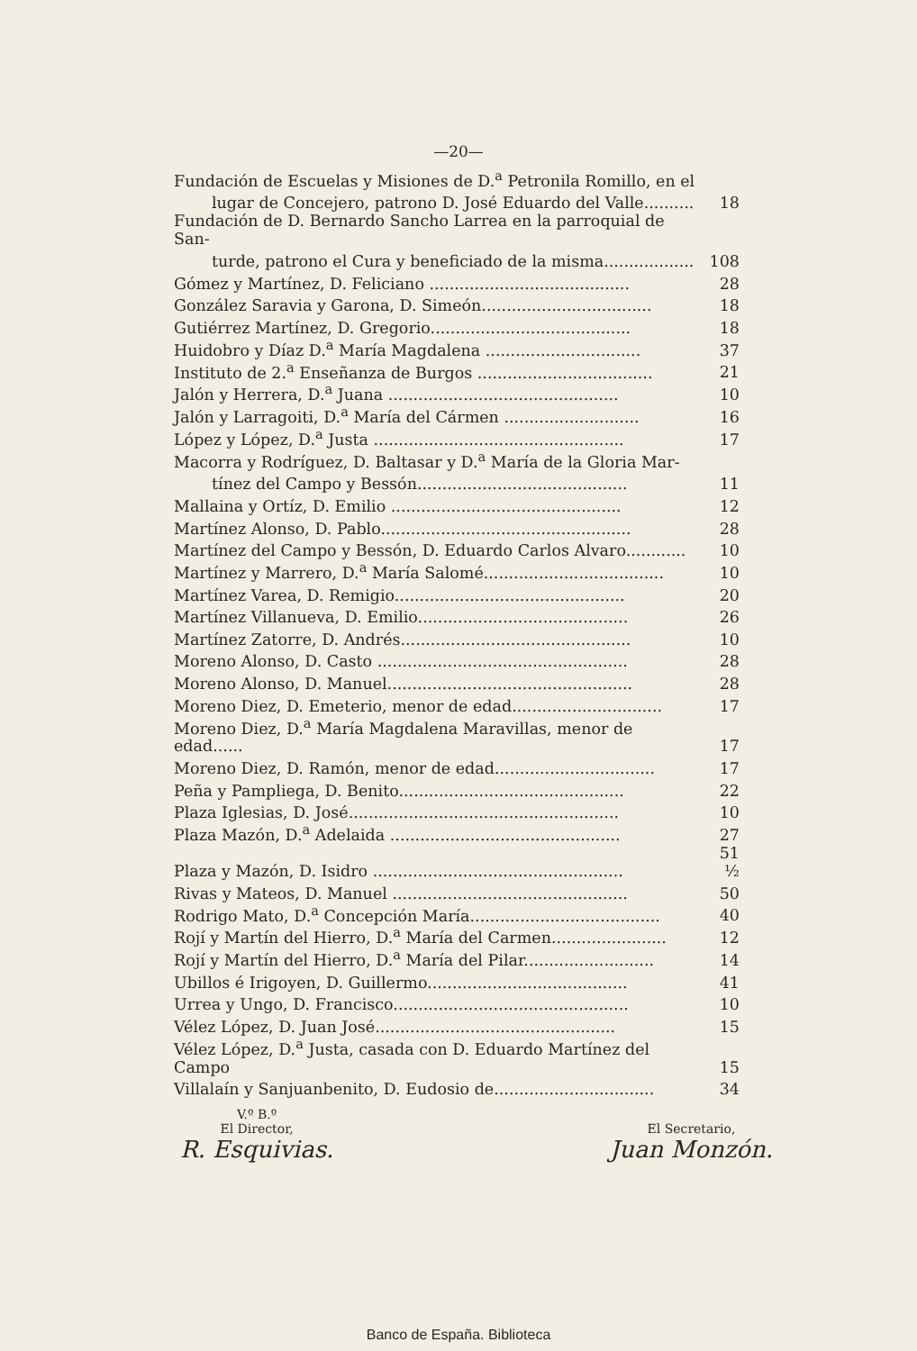—20—
| Fundación de Escuelas y Misiones de D.<sup>a</sup> Petronila Romillo, en el | |
| lugar de Concejero, patrono D. José Eduardo del Valle.......... | 18 |
| Fundación de D. Bernardo Sancho Larrea en la parroquial de San- | |
| turde, patrono el Cura y beneficiado de la misma.................. | 108 |
| Gómez y Martínez, D. Feliciano ........................................ | 28 |
| González Saravia y Garona, D. Simeón.................................. | 18 |
| Gutiérrez Martínez, D. Gregorio........................................ | 18 |
| Huidobro y Díaz D.<sup>a</sup> María Magdalena ............................... | 37 |
| Instituto de 2.<sup>a</sup> Enseñanza de Burgos ................................... | 21 |
| Jalón y Herrera, D.<sup>a</sup> Juana .............................................. | 10 |
| Jalón y Larragoiti, D.<sup>a</sup> María del Cármen ........................... | 16 |
| López y López, D.<sup>a</sup> Justa .................................................. | 17 |
| Macorra y Rodríguez, D. Baltasar y D.<sup>a</sup> María de la Gloria Mar- | |
| tínez del Campo y Bessón.......................................... | 11 |
| Mallaina y Ortíz, D. Emilio .............................................. | 12 |
| Martínez Alonso, D. Pablo.................................................. | 28 |
| Martínez del Campo y Bessón, D. Eduardo Carlos Alvaro............ | 10 |
| Martínez y Marrero, D.<sup>a</sup> María Salomé.................................... | 10 |
| Martínez Varea, D. Remigio.............................................. | 20 |
| Martínez Villanueva, D. Emilio.......................................... | 26 |
| Martínez Zatorre, D. Andrés.............................................. | 10 |
| Moreno Alonso, D. Casto .................................................. | 28 |
| Moreno Alonso, D. Manuel................................................. | 28 |
| Moreno Diez, D. Emeterio, menor de edad.............................. | 17 |
| Moreno Diez, D.<sup>a</sup> María Magdalena Maravillas, menor de edad...... | 17 |
| Moreno Diez, D. Ramón, menor de edad................................ | 17 |
| Peña y Pampliega, D. Benito............................................. | 22 |
| Plaza Iglesias, D. José...................................................... | 10 |
| Plaza Mazón, D.<sup>a</sup> Adelaida .............................................. | 27 |
| Plaza y Mazón, D. Isidro .................................................. | 51 ½ |
| Rivas y Mateos, D. Manuel ............................................... | 50 |
| Rodrigo Mato, D.<sup>a</sup> Concepción María...................................... | 40 |
| Rojí y Martín del Hierro, D.<sup>a</sup> María del Carmen....................... | 12 |
| Rojí y Martín del Hierro, D.<sup>a</sup> María del Pilar.......................... | 14 |
| Ubillos é Irigoyen, D. Guillermo........................................ | 41 |
| Urrea y Ungo, D. Francisco............................................... | 10 |
| Vélez López, D. Juan José................................................ | 15 |
| Vélez López, D.<sup>a</sup> Justa, casada con D. Eduardo Martínez del Campo | 15 |
| Villalaín y Sanjuanbenito, D. Eudosio de................................ | 34 |
V.º B.º
El Director,
R. Esquivias.
El Secretario,
Juan Monzón.
Banco de España. Biblioteca